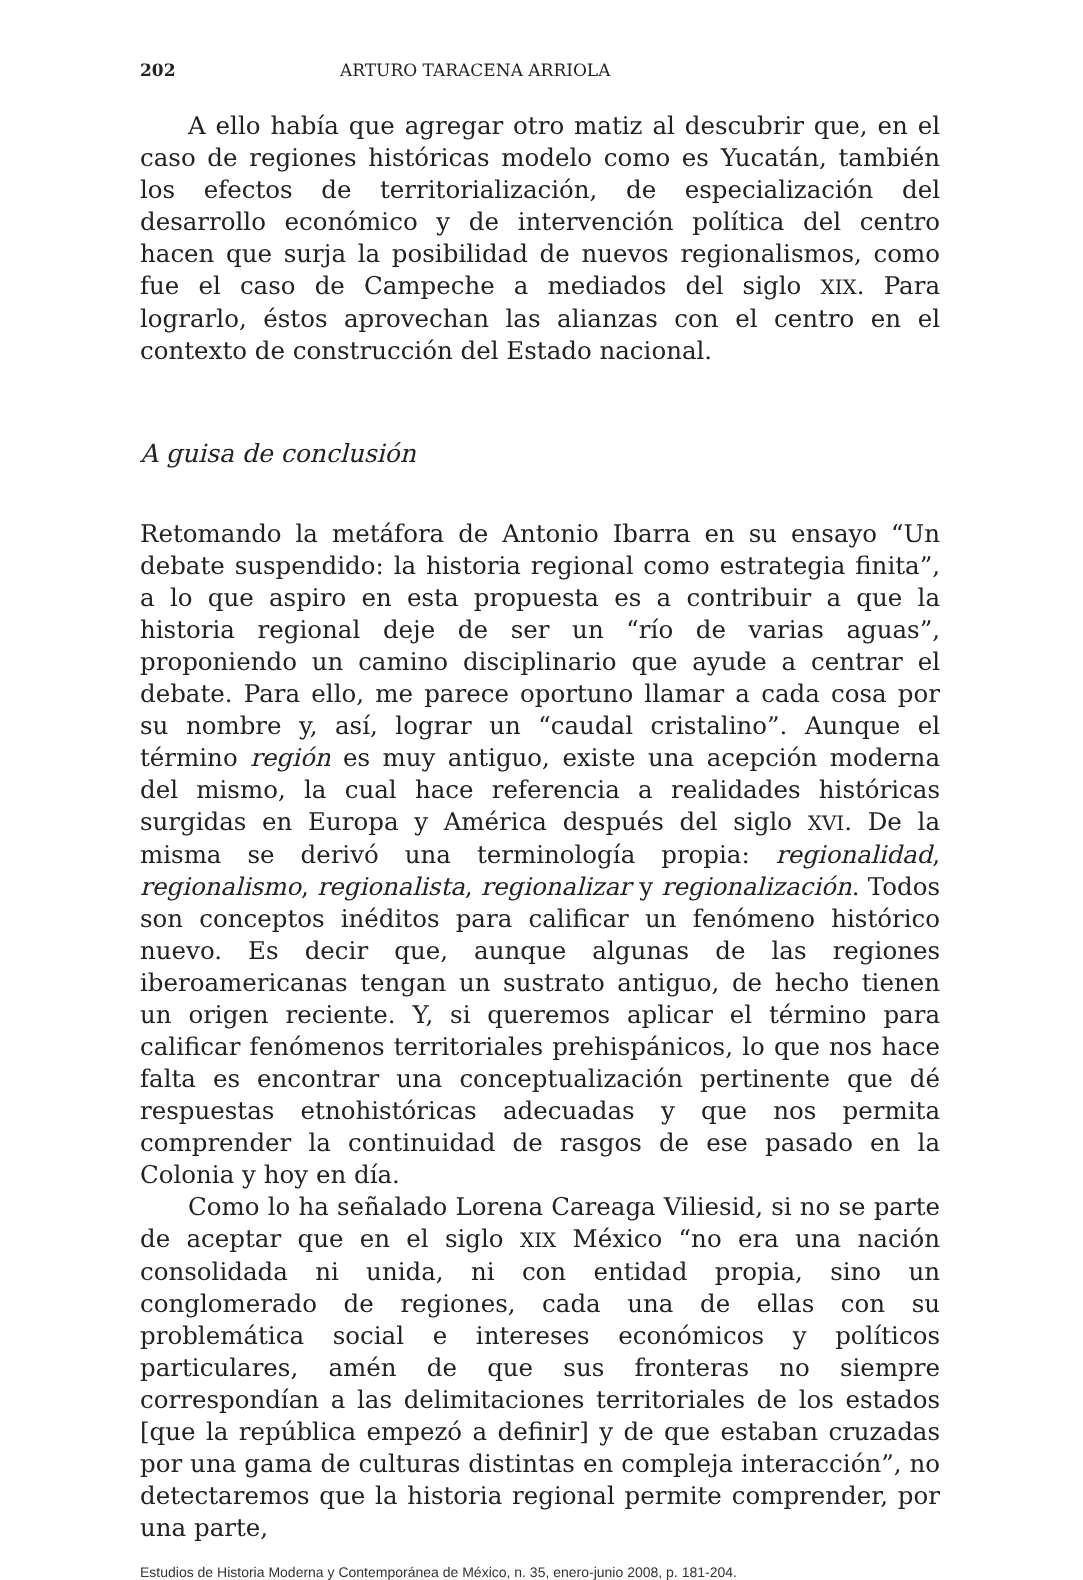202 ARTURO TARACENA ARRIOLA
A ello había que agregar otro matiz al descubrir que, en el caso de regiones históricas modelo como es Yucatán, también los efectos de territorialización, de especialización del desarrollo económico y de intervención política del centro hacen que surja la posibilidad de nuevos regionalismos, como fue el caso de Campeche a mediados del siglo XIX. Para lograrlo, éstos aprovechan las alianzas con el centro en el contexto de construcción del Estado nacional.
A guisa de conclusión
Retomando la metáfora de Antonio Ibarra en su ensayo “Un debate suspendido: la historia regional como estrategia finita”, a lo que aspiro en esta propuesta es a contribuir a que la historia regional deje de ser un “río de varias aguas”, proponiendo un camino disciplinario que ayude a centrar el debate. Para ello, me parece oportuno llamar a cada cosa por su nombre y, así, lograr un “caudal cristalino”. Aunque el término región es muy antiguo, existe una acepción moderna del mismo, la cual hace referencia a realidades históricas surgidas en Europa y América después del siglo XVI. De la misma se derivó una terminología propia: regionalidad, regionalismo, regionalista, regionalizar y regionalización. Todos son conceptos inéditos para calificar un fenómeno histórico nuevo. Es decir que, aunque algunas de las regiones iberoamericanas tengan un sustrato antiguo, de hecho tienen un origen reciente. Y, si queremos aplicar el término para calificar fenómenos territoriales prehispánicos, lo que nos hace falta es encontrar una conceptualización pertinente que dé respuestas etnohistóricas adecuadas y que nos permita comprender la continuidad de rasgos de ese pasado en la Colonia y hoy en día.
Como lo ha señalado Lorena Careaga Viliesid, si no se parte de aceptar que en el siglo XIX México “no era una nación consolidada ni unida, ni con entidad propia, sino un conglomerado de regiones, cada una de ellas con su problemática social e intereses económicos y políticos particulares, amén de que sus fronteras no siempre correspondían a las delimitaciones territoriales de los estados [que la república empezó a definir] y de que estaban cruzadas por una gama de culturas distintas en compleja interacción”, no detectaremos que la historia regional permite comprender, por una parte,
Estudios de Historia Moderna y Contemporánea de México, n. 35, enero-junio 2008, p. 181-204.